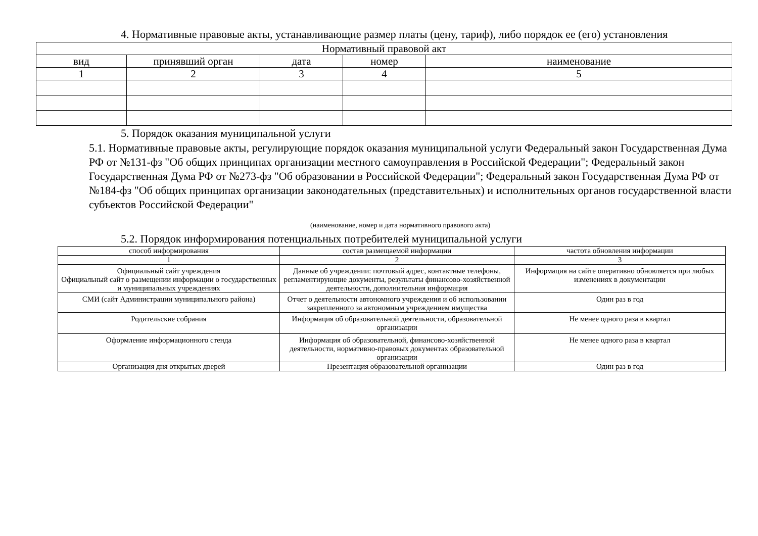4. Нормативные правовые акты, устанавливающие размер платы (цену, тариф), либо порядок ее (его) установления
| Нормативный правовой акт | | | | |
| --- | --- | --- | --- | --- |
| вид | принявший орган | дата | номер | наименование |
| 1 | 2 | 3 | 4 | 5 |
5. Порядок оказания муниципальной услуги
5.1. Нормативные правовые акты, регулирующие порядок оказания муниципальной услуги Федеральный закон Государственная Дума РФ от №131-фз "Об общих принципах организации местного самоуправления в Российской Федерации"; Федеральный закон Государственная Дума РФ от №273-фз "Об образовании в Российской Федерации"; Федеральный закон Государственная Дума РФ от №184-фз "Об общих принципах организации законодательных (представительных) и исполнительных органов государственной власти субъектов Российской Федерации"
(наименование, номер и дата нормативного правового акта)
5.2. Порядок информирования потенциальных потребителей муниципальной услуги
| способ информирования | состав размещаемой информации | частота обновления информации |
| --- | --- | --- |
| 1 | 2 | 3 |
| Официальный сайт учреждения Официальный сайт о размещении информации о государственных и муниципальных учреждениях | Данные об учреждении: почтовый адрес, контактные телефоны, регламентирующие документы, результаты финансово-хозяйственной деятельности, дополнительная информация | Информация на сайте оперативно обновляется при любых изменениях в документации |
| СМИ (сайт Администрации муниципального района) | Отчет о деятельности автономного учреждения и об использовании закрепленного за автономным учреждением имущества | Один раз в год |
| Родительские собрания | Информация об образовательной деятельности, образовательной организации | Не менее одного раза в квартал |
| Оформление информационного стенда | Информация об образовательной, финансово-хозяйственной деятельности, нормативно-правовых документах образовательной организации | Не менее одного раза в квартал |
| Организация дня открытых дверей | Презентация образовательной организации | Один раз в год |